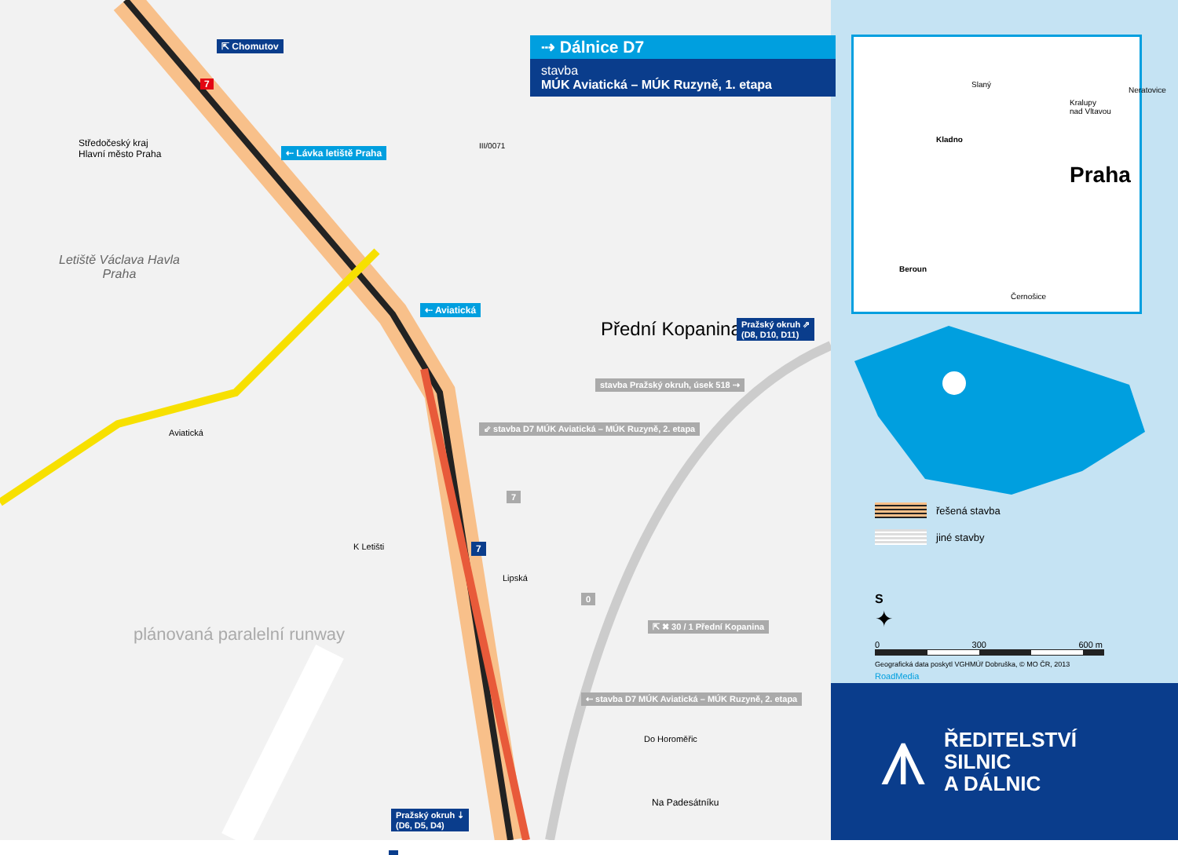⇱ Chomutov
7
⇠ Lávka letiště Praha
Středočeský kraj
Hlavní město Praha
III/0071
Letiště Václava Havla
Praha
⇠ Aviatická
Přední Kopanina
Pražský okruh ⇗
(D8, D10, D11)
stavba Pražský okruh, úsek 518 ⇢
⇙ stavba D7 MÚK Aviatická – MÚK Ruzyně, 2. etapa
Aviatická
7
7
K Letišti
Lipská
0
⇱ ✖ 30 / 1 Přední Kopanina
plánovaná paralelní runway
⇠ stavba D7 MÚK Aviatická – MÚK Ruzyně, 2. etapa
Do Horoměřic
Na Padesátníku
Pražský okruh ⇣
(D6, D5, D4)
⇢ Dálnice D7
stavba
MÚK Aviatická – MÚK Ruzyně, 1. etapa
Slaný
Kralupy
nad Vltavou
Neratovice
Kladno
Praha
Beroun
Černošice
řešená stavba
jiné stavby
S
✦
0 300 600 m
Geografická data poskytl VGHMÚř Dobruška, © MO ČR, 2013
RoadMedia
⩚ ŘEDITELSTVÍ
SILNIC
A DÁLNIC